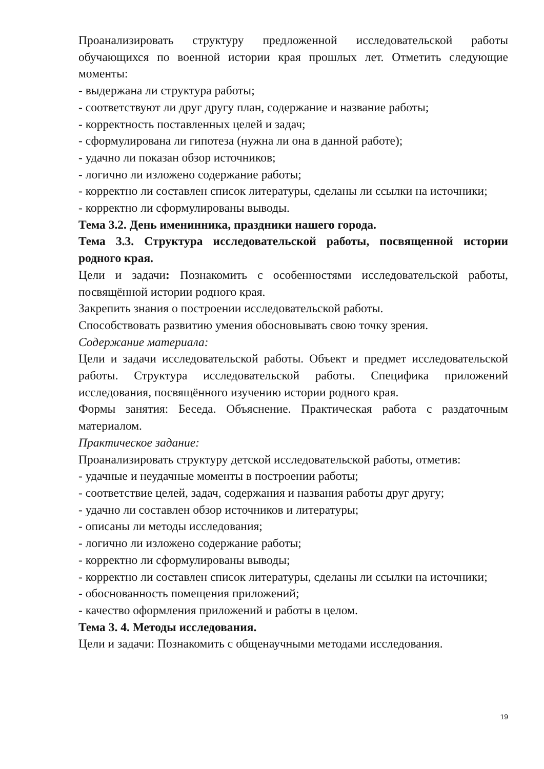Проанализировать структуру предложенной исследовательской работы обучающихся по военной истории края прошлых лет. Отметить следующие моменты:
- выдержана ли структура работы;
- соответствуют ли друг другу план, содержание и название работы;
- корректность поставленных целей и задач;
- сформулирована ли гипотеза (нужна ли она в данной работе);
- удачно ли показан обзор источников;
- логично ли изложено содержание работы;
- корректно ли составлен список литературы, сделаны ли ссылки на источники;
- корректно ли сформулированы выводы.
Тема 3.2. День именинника, праздники нашего города.
Тема 3.3. Структура исследовательской работы, посвященной истории родного края.
Цели и задачи: Познакомить с особенностями исследовательской работы, посвящённой истории родного края.
Закрепить знания о построении исследовательской работы.
Способствовать развитию умения обосновывать свою точку зрения.
Содержание материала:
Цели и задачи исследовательской работы. Объект и предмет исследовательской работы. Структура исследовательской работы. Специфика приложений исследования, посвящённого изучению истории родного края.
Формы занятия: Беседа. Объяснение. Практическая работа с раздаточным материалом.
Практическое задание:
Проанализировать структуру детской исследовательской работы, отметив:
- удачные и неудачные моменты в построении работы;
- соответствие целей, задач, содержания и названия работы друг другу;
- удачно ли составлен обзор источников и литературы;
- описаны ли методы исследования;
- логично ли изложено содержание работы;
- корректно ли сформулированы выводы;
- корректно ли составлен список литературы, сделаны ли ссылки на источники;
- обоснованность помещения приложений;
- качество оформления приложений и работы в целом.
Тема 3. 4. Методы исследования.
Цели и задачи: Познакомить с общенаучными методами исследования.
19